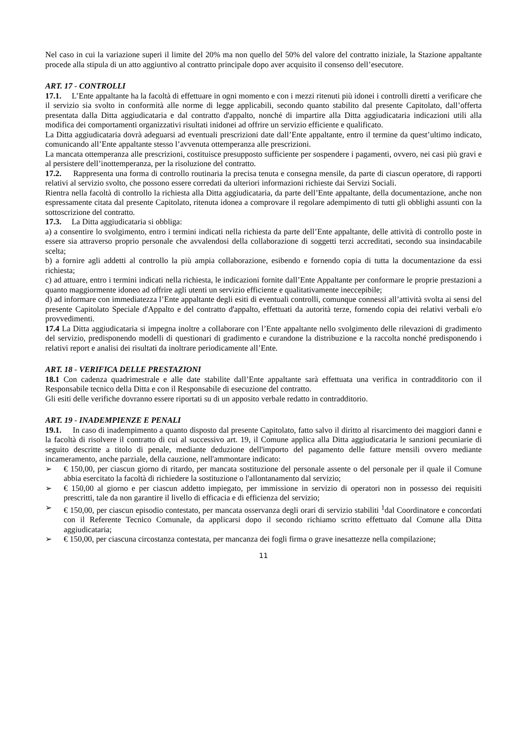Nel caso in cui la variazione superi il limite del 20% ma non quello del 50% del valore del contratto iniziale, la Stazione appaltante procede alla stipula di un atto aggiuntivo al contratto principale dopo aver acquisito il consenso dell’esecutore.
ART. 17 - CONTROLLI
17.1. L’Ente appaltante ha la facoltà di effettuare in ogni momento e con i mezzi ritenuti più idonei i controlli diretti a verificare che il servizio sia svolto in conformità alle norme di legge applicabili, secondo quanto stabilito dal presente Capitolato, dall’offerta presentata dalla Ditta aggiudicataria e dal contratto d'appalto, nonché di impartire alla Ditta aggiudicataria indicazioni utili alla modifica dei comportamenti organizzativi risultati inidonei ad offrire un servizio efficiente e qualificato.
La Ditta aggiudicataria dovrà adeguarsi ad eventuali prescrizioni date dall’Ente appaltante, entro il termine da quest’ultimo indicato, comunicando all’Ente appaltante stesso l’avvenuta ottemperanza alle prescrizioni.
La mancata ottemperanza alle prescrizioni, costituisce presupposto sufficiente per sospendere i pagamenti, ovvero, nei casi più gravi e al persistere dell’inottemperanza, per la risoluzione del contratto.
17.2. Rappresenta una forma di controllo routinaria la precisa tenuta e consegna mensile, da parte di ciascun operatore, di rapporti relativi al servizio svolto, che possono essere corredati da ulteriori informazioni richieste dai Servizi Sociali.
Rientra nella facoltà di controllo la richiesta alla Ditta aggiudicataria, da parte dell’Ente appaltante, della documentazione, anche non espressamente citata dal presente Capitolato, ritenuta idonea a comprovare il regolare adempimento di tutti gli obblighi assunti con la sottoscrizione del contratto.
17.3. La Ditta aggiudicataria si obbliga:
a) a consentire lo svolgimento, entro i termini indicati nella richiesta da parte dell’Ente appaltante, delle attività di controllo poste in essere sia attraverso proprio personale che avvalendosi della collaborazione di soggetti terzi accreditati, secondo sua insindacabile scelta;
b) a fornire agli addetti al controllo la più ampia collaborazione, esibendo e fornendo copia di tutta la documentazione da essi richiesta;
c) ad attuare, entro i termini indicati nella richiesta, le indicazioni fornite dall’Ente Appaltante per conformare le proprie prestazioni a quanto maggiormente idoneo ad offrire agli utenti un servizio efficiente e qualitativamente ineccepibile;
d) ad informare con immediatezza l’Ente appaltante degli esiti di eventuali controlli, comunque connessi all’attività svolta ai sensi del presente Capitolato Speciale d'Appalto e del contratto d'appalto, effettuati da autorità terze, fornendo copia dei relativi verbali e/o provvedimenti.
17.4 La Ditta aggiudicataria si impegna inoltre a collaborare con l’Ente appaltante nello svolgimento delle rilevazioni di gradimento del servizio, predisponendo modelli di questionari di gradimento e curandone la distribuzione e la raccolta nonché predisponendo i relativi report e analisi dei risultati da inoltrare periodicamente all’Ente.
ART. 18 - VERIFICA DELLE PRESTAZIONI
18.1 Con cadenza quadrimestrale e alle date stabilite dall’Ente appaltante sarà effettuata una verifica in contradditorio con il Responsabile tecnico della Ditta e con il Responsabile di esecuzione del contratto.
Gli esiti delle verifiche dovranno essere riportati su di un apposito verbale redatto in contradditorio.
ART. 19 - INADEMPIENZE E PENALI
19.1. In caso di inadempimento a quanto disposto dal presente Capitolato, fatto salvo il diritto al risarcimento dei maggiori danni e la facoltà di risolvere il contratto di cui al successivo art. 19, il Comune applica alla Ditta aggiudicataria le sanzioni pecuniarie di seguito descritte a titolo di penale, mediante deduzione dell'importo del pagamento delle fatture mensili ovvero mediante incameramento, anche parziale, della cauzione, nell'ammontare indicato:
➢ € 150,00, per ciascun giorno di ritardo, per mancata sostituzione del personale assente o del personale per il quale il Comune abbia esercitato la facoltà di richiedere la sostituzione o l'allontanamento dal servizio;
➢ € 150,00 al giorno e per ciascun addetto impiegato, per immissione in servizio di operatori non in possesso dei requisiti prescritti, tale da non garantire il livello di efficacia e di efficienza del servizio;
➢ € 150,00, per ciascun episodio contestato, per mancata osservanza degli orari di servizio stabiliti <sup>1</sup>dal Coordinatore e concordati con il Referente Tecnico Comunale, da applicarsi dopo il secondo richiamo scritto effettuato dal Comune alla Ditta aggiudicataria;
➢ € 150,00, per ciascuna circostanza contestata, per mancanza dei fogli firma o grave inesattezze nella compilazione;
11